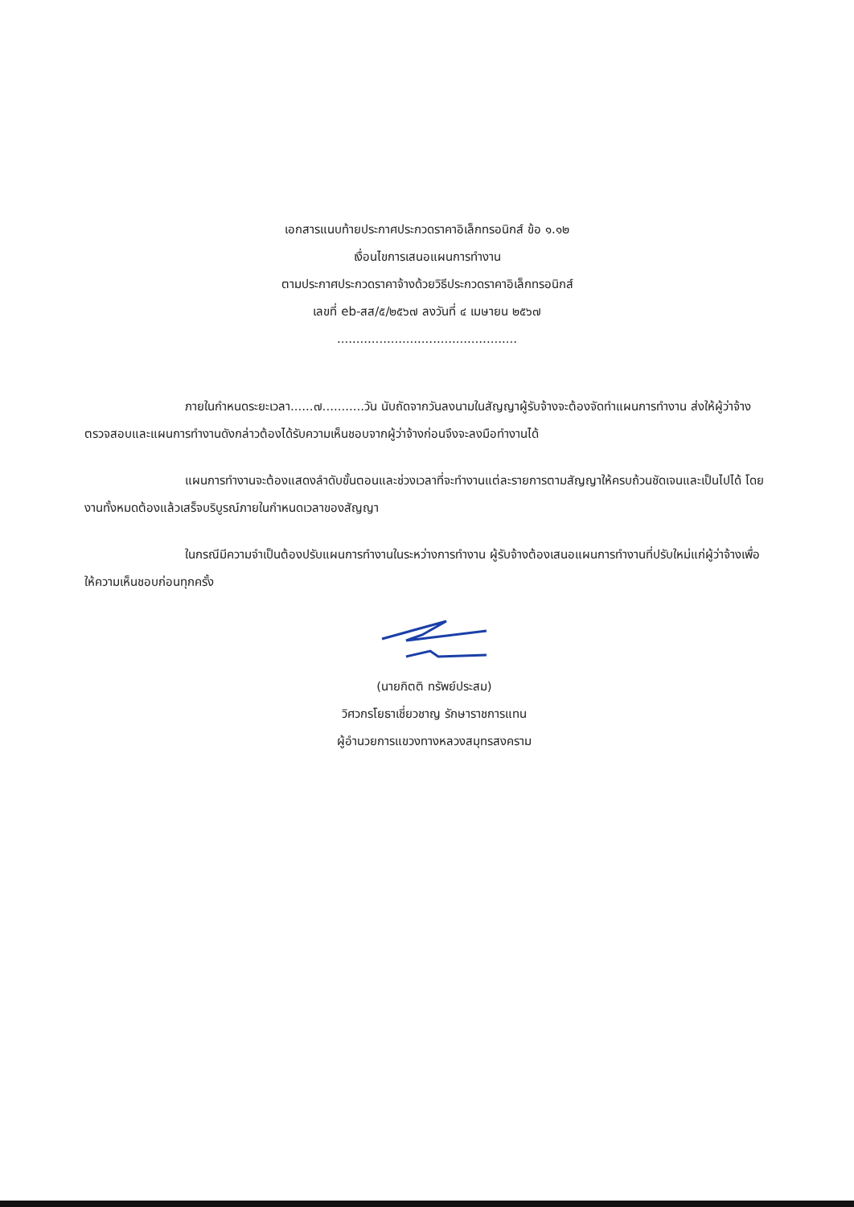เอกสารแนบท้ายประกาศประกวดราคาอิเล็กทรอนิกส์ ข้อ ๑.๑๒
เงื่อนไขการเสนอแผนการทำงาน
ตามประกาศประกวดราคาจ้างด้วยวิธีประกวดราคาอิเล็กทรอนิกส์
เลขที่ eb-สส/๕/๒๕๖๗ ลงวันที่ ๔ เมษายน ๒๕๖๗
...............................................
ภายในกำหนดระยะเวลา......๗...........วัน นับถัดจากวันลงนามในสัญญาผู้รับจ้างจะต้องจัดทำแผนการทำงาน ส่งให้ผู้ว่าจ้างตรวจสอบและแผนการทำงานดังกล่าวต้องได้รับความเห็นชอบจากผู้ว่าจ้างก่อนจึงจะลงมือทำงานได้
แผนการทำงานจะต้องแสดงลำดับขั้นตอนและช่วงเวลาที่จะทำงานแต่ละรายการตามสัญญาให้ครบถ้วนชัดเจนและเป็นไปได้ โดยงานทั้งหมดต้องแล้วเสร็จบริบูรณ์ภายในกำหนดเวลาของสัญญา
ในกรณีมีความจำเป็นต้องปรับแผนการทำงานในระหว่างการทำงาน ผู้รับจ้างต้องเสนอแผนการทำงานที่ปรับใหม่แก่ผู้ว่าจ้างเพื่อให้ความเห็นชอบก่อนทุกครั้ง
(นายกิตติ ทรัพย์ประสม)
วิศวกรโยธาเชี่ยวชาญ รักษาราชการแทน
ผู้อำนวยการแขวงทางหลวงสมุทรสงคราม